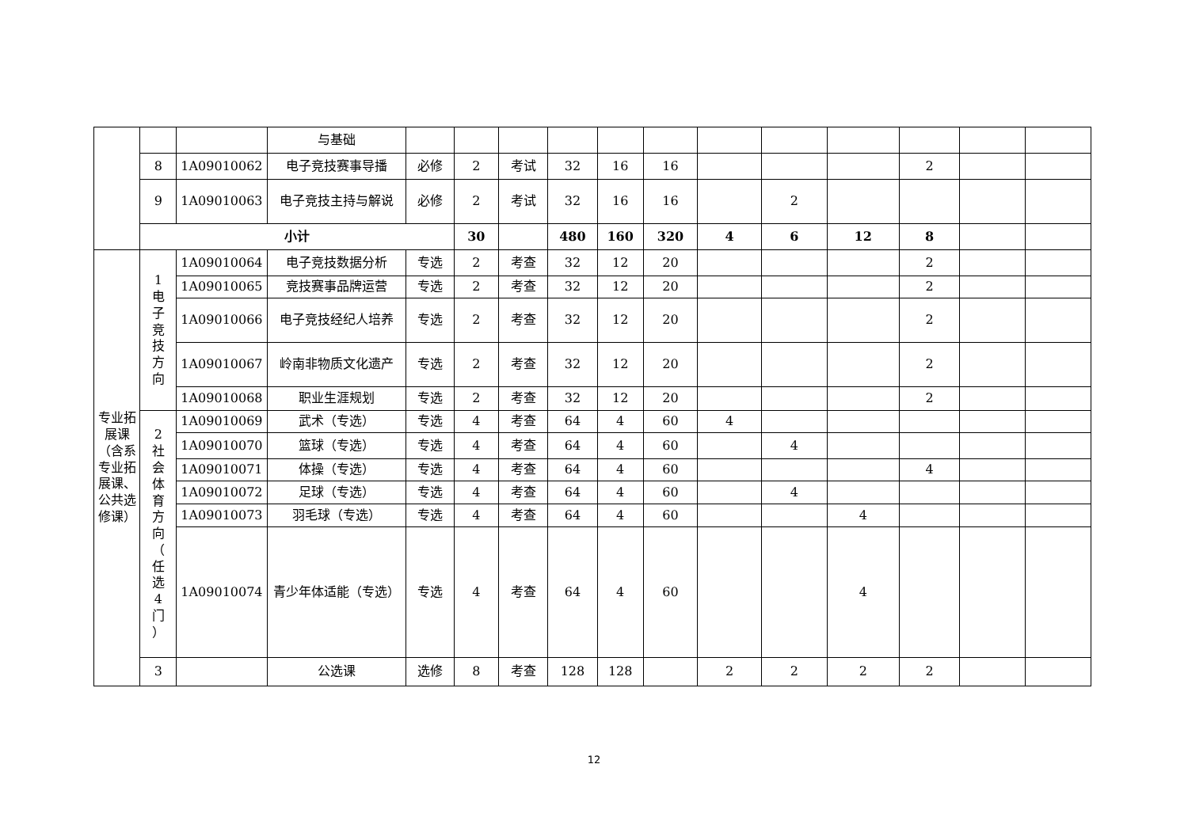| | | | 与基础 | | | | | | | | | | | | |
| | 8 | 1A09010062 | 电子竞技赛事导播 | 必修 | 2 | 考试 | 32 | 16 | 16 | | | | 2 | | |
| | 9 | 1A09010063 | 电子竞技主持与解说 | 必修 | 2 | 考试 | 32 | 16 | 16 | | 2 | | | | |
| | 小计 | | | | 30 | | 480 | 160 | 320 | 4 | 6 | 12 | 8 | | |
| 专业拓展课（含系专业拓展课、公共选修课） | 1 电 子 竞 技 方 向 | 1A09010064 | 电子竞技数据分析 | 专选 | 2 | 考查 | 32 | 12 | 20 | | | | 2 | | |
| | | 1A09010065 | 竞技赛事品牌运营 | 专选 | 2 | 考查 | 32 | 12 | 20 | | | | 2 | | |
| | | 1A09010066 | 电子竞技经纪人培养 | 专选 | 2 | 考查 | 32 | 12 | 20 | | | | 2 | | |
| | | 1A09010067 | 岭南非物质文化遗产 | 专选 | 2 | 考查 | 32 | 12 | 20 | | | | 2 | | |
| | | 1A09010068 | 职业生涯规划 | 专选 | 2 | 考查 | 32 | 12 | 20 | | | | 2 | | |
| | 2 社 会 体 育 方 向 （ 任 选 4 门 ） | 1A09010069 | 武术（专选） | 专选 | 4 | 考查 | 64 | 4 | 60 | 4 | | | | | |
| | | 1A09010070 | 篮球（专选） | 专选 | 4 | 考查 | 64 | 4 | 60 | | 4 | | | | |
| | | 1A09010071 | 体操（专选） | 专选 | 4 | 考查 | 64 | 4 | 60 | | | | 4 | | |
| | | 1A09010072 | 足球（专选） | 专选 | 4 | 考查 | 64 | 4 | 60 | | 4 | | | | |
| | | 1A09010073 | 羽毛球（专选） | 专选 | 4 | 考查 | 64 | 4 | 60 | | | 4 | | | |
| | | 1A09010074 | 青少年体适能（专选） | 专选 | 4 | 考查 | 64 | 4 | 60 | | | 4 | | | |
| | 3 | | 公选课 | 选修 | 8 | 考查 | 128 | 128 | | 2 | 2 | 2 | 2 | | |
12